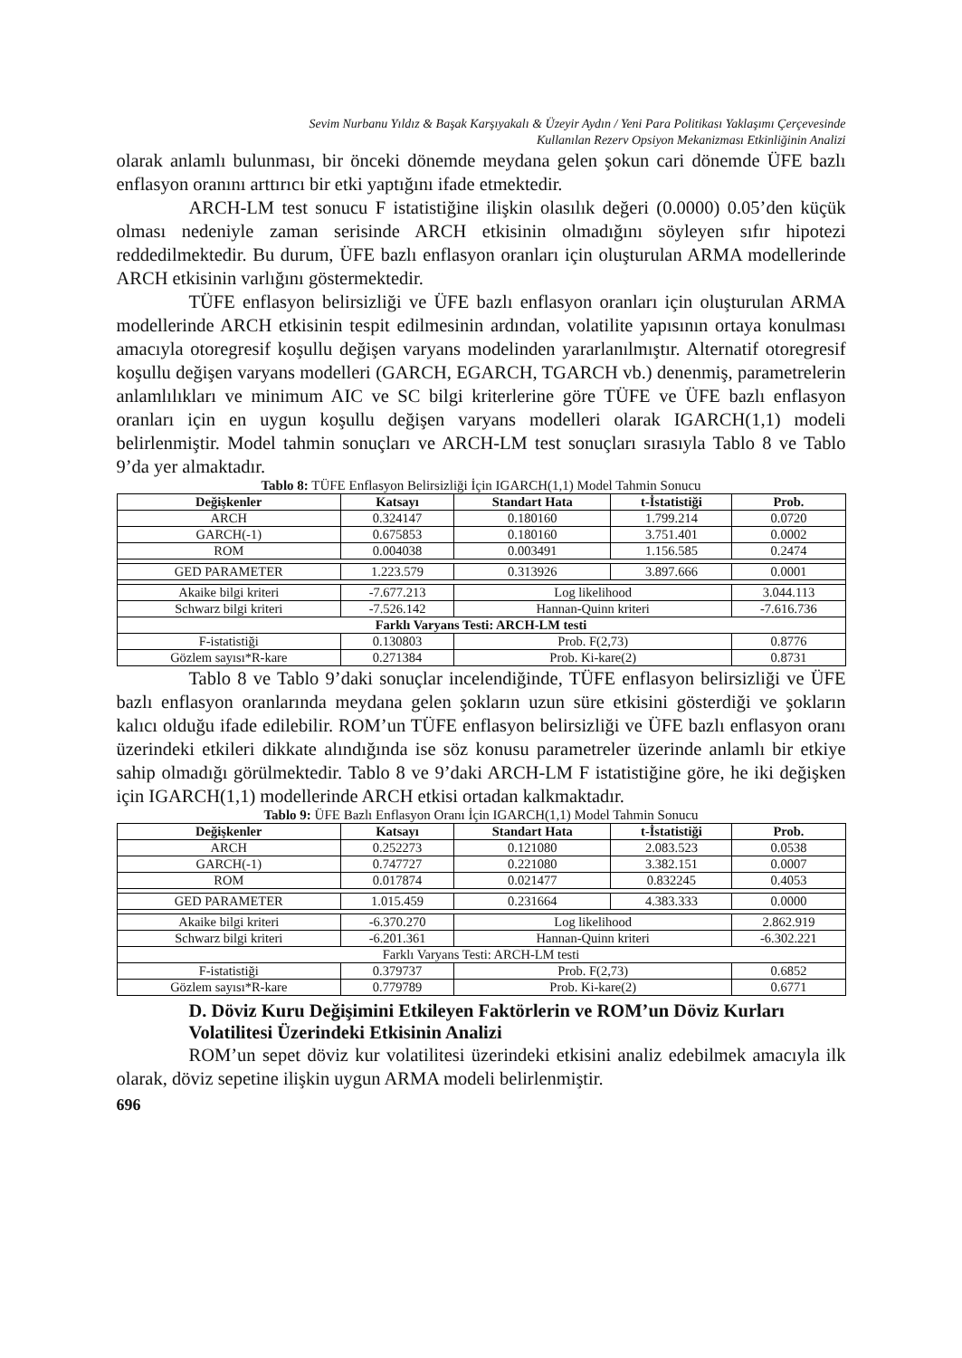Sevim Nurbanu Yıldız & Başak Karşıyakalı & Üzeyir Aydın / Yeni Para Politikası Yaklaşımı Çerçevesinde
Kullanılan Rezerv Opsiyon Mekanizması Etkinliğinin Analizi
olarak anlamlı bulunması, bir önceki dönemde meydana gelen şokun cari dönemde ÜFE bazlı enflasyon oranını arttırıcı bir etki yaptığını ifade etmektedir.
ARCH-LM test sonucu F istatistiğine ilişkin olasılık değeri (0.0000) 0.05’den küçük olması nedeniyle zaman serisinde ARCH etkisinin olmadığını söyleyen sıfır hipotezi reddedilmektedir. Bu durum, ÜFE bazlı enflasyon oranları için oluşturulan ARMA modellerinde ARCH etkisinin varlığını göstermektedir.
TÜFE enflasyon belirsizliği ve ÜFE bazlı enflasyon oranları için oluşturulan ARMA modellerinde ARCH etkisinin tespit edilmesinin ardından, volatilite yapısının ortaya konulması amacıyla otoregresif koşullu değişen varyans modelinden yararlanılmıştır. Alternatif otoregresif koşullu değişen varyans modelleri (GARCH, EGARCH, TGARCH vb.) denenmiş, parametrelerin anlamlılıkları ve minimum AIC ve SC bilgi kriterlerine göre TÜFE ve ÜFE bazlı enflasyon oranları için en uygun koşullu değişen varyans modelleri olarak IGARCH(1,1) modeli belirlenmiştir. Model tahmin sonuçları ve ARCH-LM test sonuçları sırasıyla Tablo 8 ve Tablo 9’da yer almaktadır.
Tablo 8: TÜFE Enflasyon Belirsizliği İçin IGARCH(1,1) Model Tahmin Sonucu
| Değişkenler | Katsayı | Standart Hata | t-İstatistiği | Prob. |
| --- | --- | --- | --- | --- |
| ARCH | 0.324147 | 0.180160 | 1.799.214 | 0.0720 |
| GARCH(-1) | 0.675853 | 0.180160 | 3.751.401 | 0.0002 |
| ROM | 0.004038 | 0.003491 | 1.156.585 | 0.2474 |
| GED PARAMETER | 1.223.579 | 0.313926 | 3.897.666 | 0.0001 |
| Akaike bilgi kriteri | -7.677.213 | Log likelihood | | 3.044.113 |
| Schwarz bilgi kriteri | -7.526.142 | Hannan-Quinn kriteri | | -7.616.736 |
| Farklı Varyans Testi: ARCH-LM testi | | | | |
| F-istatistiği | 0.130803 | Prob. F(2,73) | | 0.8776 |
| Gözlem sayısı*R-kare | 0.271384 | Prob. Ki-kare(2) | | 0.8731 |
Tablo 8 ve Tablo 9’daki sonuçlar incelendiğinde, TÜFE enflasyon belirsizliği ve ÜFE bazlı enflasyon oranlarında meydana gelen şokların uzun süre etkisini gösterdiği ve şokların kalıcı olduğu ifade edilebilir. ROM’un TÜFE enflasyon belirsizliği ve ÜFE bazlı enflasyon oranı üzerindeki etkileri dikkate alındığında ise söz konusu parametreler üzerinde anlamlı bir etkiye sahip olmadığı görülmektedir. Tablo 8 ve 9’daki ARCH-LM F istatistiğine göre, he iki değişken için IGARCH(1,1) modellerinde ARCH etkisi ortadan kalkmaktadır.
Tablo 9: ÜFE Bazlı Enflasyon Oranı İçin IGARCH(1,1) Model Tahmin Sonucu
| Değişkenler | Katsayı | Standart Hata | t-İstatistiği | Prob. |
| --- | --- | --- | --- | --- |
| ARCH | 0.252273 | 0.121080 | 2.083.523 | 0.0538 |
| GARCH(-1) | 0.747727 | 0.221080 | 3.382.151 | 0.0007 |
| ROM | 0.017874 | 0.021477 | 0.832245 | 0.4053 |
| GED PARAMETER | 1.015.459 | 0.231664 | 4.383.333 | 0.0000 |
| Akaike bilgi kriteri | -6.370.270 | Log likelihood | | 2.862.919 |
| Schwarz bilgi kriteri | -6.201.361 | Hannan-Quinn kriteri | | -6.302.221 |
| Farklı Varyans Testi: ARCH-LM testi | | | | |
| F-istatistiği | 0.379737 | Prob. F(2,73) | | 0.6852 |
| Gözlem sayısı*R-kare | 0.779789 | Prob. Ki-kare(2) | | 0.6771 |
D. Döviz Kuru Değişimini Etkileyen Faktörlerin ve ROM’un Döviz Kurları Volatilitesi Üzerindeki Etkisinin Analizi
ROM’un sepet döviz kur volatilitesi üzerindeki etkisini analiz edebilmek amacıyla ilk olarak, döviz sepetine ilişkin uygun ARMA modeli belirlenmiştir.
696